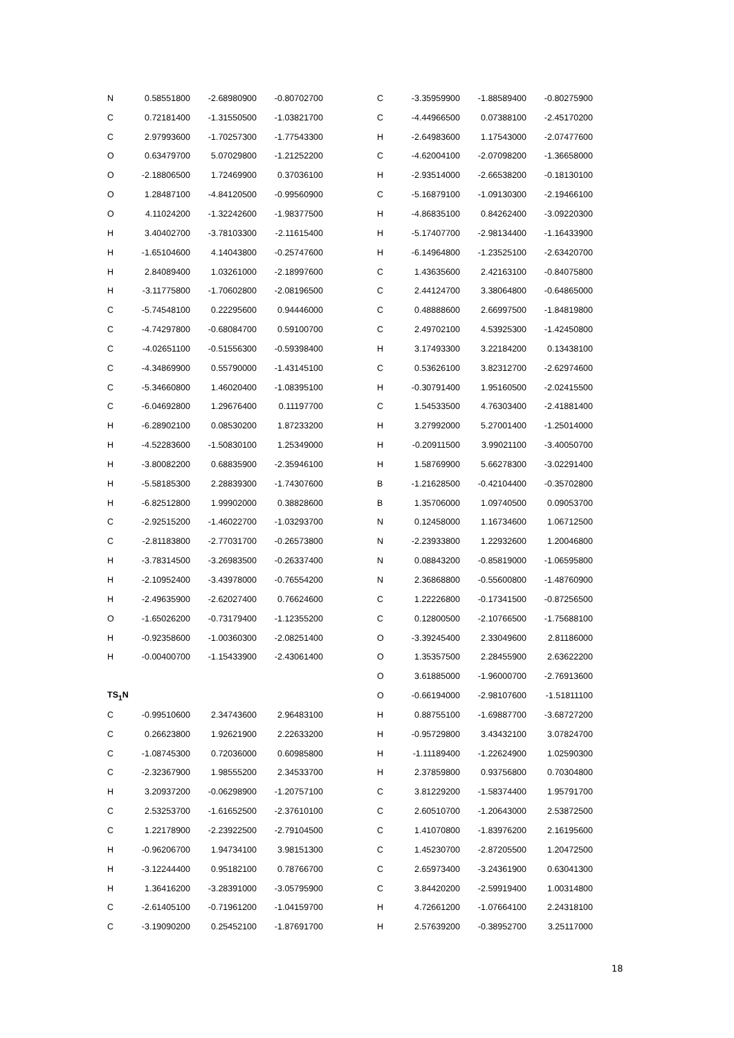| N | 0.58551800 | -2.68980900 | -0.80702700 |
| C | 0.72181400 | -1.31550500 | -1.03821700 |
| C | 2.97993600 | -1.70257300 | -1.77543300 |
| O | 0.63479700 | 5.07029800 | -1.21252200 |
| O | -2.18806500 | 1.72469900 | 0.37036100 |
| O | 1.28487100 | -4.84120500 | -0.99560900 |
| O | 4.11024200 | -1.32242600 | -1.98377500 |
| H | 3.40402700 | -3.78103300 | -2.11615400 |
| H | -1.65104600 | 4.14043800 | -0.25747600 |
| H | 2.84089400 | 1.03261000 | -2.18997600 |
| H | -3.11775800 | -1.70602800 | -2.08196500 |
| C | -5.74548100 | 0.22295600 | 0.94446000 |
| C | -4.74297800 | -0.68084700 | 0.59100700 |
| C | -4.02651100 | -0.51556300 | -0.59398400 |
| C | -4.34869900 | 0.55790000 | -1.43145100 |
| C | -5.34660800 | 1.46020400 | -1.08395100 |
| C | -6.04692800 | 1.29676400 | 0.11197700 |
| H | -6.28902100 | 0.08530200 | 1.87233200 |
| H | -4.52283600 | -1.50830100 | 1.25349000 |
| H | -3.80082200 | 0.68835900 | -2.35946100 |
| H | -5.58185300 | 2.28839300 | -1.74307600 |
| H | -6.82512800 | 1.99902000 | 0.38828600 |
| C | -2.92515200 | -1.46022700 | -1.03293700 |
| C | -2.81183800 | -2.77031700 | -0.26573800 |
| H | -3.78314500 | -3.26983500 | -0.26337400 |
| H | -2.10952400 | -3.43978000 | -0.76554200 |
| H | -2.49635900 | -2.62027400 | 0.76624600 |
| O | -1.65026200 | -0.73179400 | -1.12355200 |
| H | -0.92358600 | -1.00360300 | -2.08251400 |
| H | -0.00400700 | -1.15433900 | -2.43061400 |
| TS<sub>1</sub>N | | | |
| C | -0.99510600 | 2.34743600 | 2.96483100 |
| C | 0.26623800 | 1.92621900 | 2.22633200 |
| C | -1.08745300 | 0.72036000 | 0.60985800 |
| C | -2.32367900 | 1.98555200 | 2.34533700 |
| H | 3.20937200 | -0.06298900 | -1.20757100 |
| C | 2.53253700 | -1.61652500 | -2.37610100 |
| C | 1.22178900 | -2.23922500 | -2.79104500 |
| H | -0.96206700 | 1.94734100 | 3.98151300 |
| H | -3.12244400 | 0.95182100 | 0.78766700 |
| H | 1.36416200 | -3.28391000 | -3.05795900 |
| C | -2.61405100 | -0.71961200 | -1.04159700 |
| C | -3.19090200 | 0.25452100 | -1.87691700 |
| C | -3.35959900 | -1.88589400 | -0.80275900 |
| C | -4.44966500 | 0.07388100 | -2.45170200 |
| H | -2.64983600 | 1.17543000 | -2.07477600 |
| C | -4.62004100 | -2.07098200 | -1.36658000 |
| H | -2.93514000 | -2.66538200 | -0.18130100 |
| C | -5.16879100 | -1.09130300 | -2.19466100 |
| H | -4.86835100 | 0.84262400 | -3.09220300 |
| H | -5.17407700 | -2.98134400 | -1.16433900 |
| H | -6.14964800 | -1.23525100 | -2.63420700 |
| C | 1.43635600 | 2.42163100 | -0.84075800 |
| C | 2.44124700 | 3.38064800 | -0.64865000 |
| C | 0.48888600 | 2.66997500 | -1.84819800 |
| C | 2.49702100 | 4.53925300 | -1.42450800 |
| H | 3.17493300 | 3.22184200 | 0.13438100 |
| C | 0.53626100 | 3.82312700 | -2.62974600 |
| H | -0.30791400 | 1.95160500 | -2.02415500 |
| C | 1.54533500 | 4.76303400 | -2.41881400 |
| H | 3.27992000 | 5.27001400 | -1.25014000 |
| H | -0.20911500 | 3.99021100 | -3.40050700 |
| H | 1.58769900 | 5.66278300 | -3.02291400 |
| B | -1.21628500 | -0.42104400 | -0.35702800 |
| B | 1.35706000 | 1.09740500 | 0.09053700 |
| N | 0.12458000 | 1.16734600 | 1.06712500 |
| N | -2.23933800 | 1.22932600 | 1.20046800 |
| N | 0.08843200 | -0.85819000 | -1.06595800 |
| N | 2.36868800 | -0.55600800 | -1.48760900 |
| C | 1.22226800 | -0.17341500 | -0.87256500 |
| C | 0.12800500 | -2.10766500 | -1.75688100 |
| O | -3.39245400 | 2.33049600 | 2.81186000 |
| O | 1.35357500 | 2.28455900 | 2.63622200 |
| O | 3.61885000 | -1.96000700 | -2.76913600 |
| O | -0.66194000 | -2.98107600 | -1.51811100 |
| H | 0.88755100 | -1.69887700 | -3.68727200 |
| H | -0.95729800 | 3.43432100 | 3.07824700 |
| H | -1.11189400 | -1.22624900 | 1.02590300 |
| H | 2.37859800 | 0.93756800 | 0.70304800 |
| C | 3.81229200 | -1.58374400 | 1.95791700 |
| C | 2.60510700 | -1.20643000 | 2.53872500 |
| C | 1.41070800 | -1.83976200 | 2.16195600 |
| C | 1.45230700 | -2.87205500 | 1.20472500 |
| C | 2.65973400 | -3.24361900 | 0.63041300 |
| C | 3.84420200 | -2.59919400 | 1.00314800 |
| H | 4.72661200 | -1.07664100 | 2.24318100 |
| H | 2.57639200 | -0.38952700 | 3.25117000 |
18